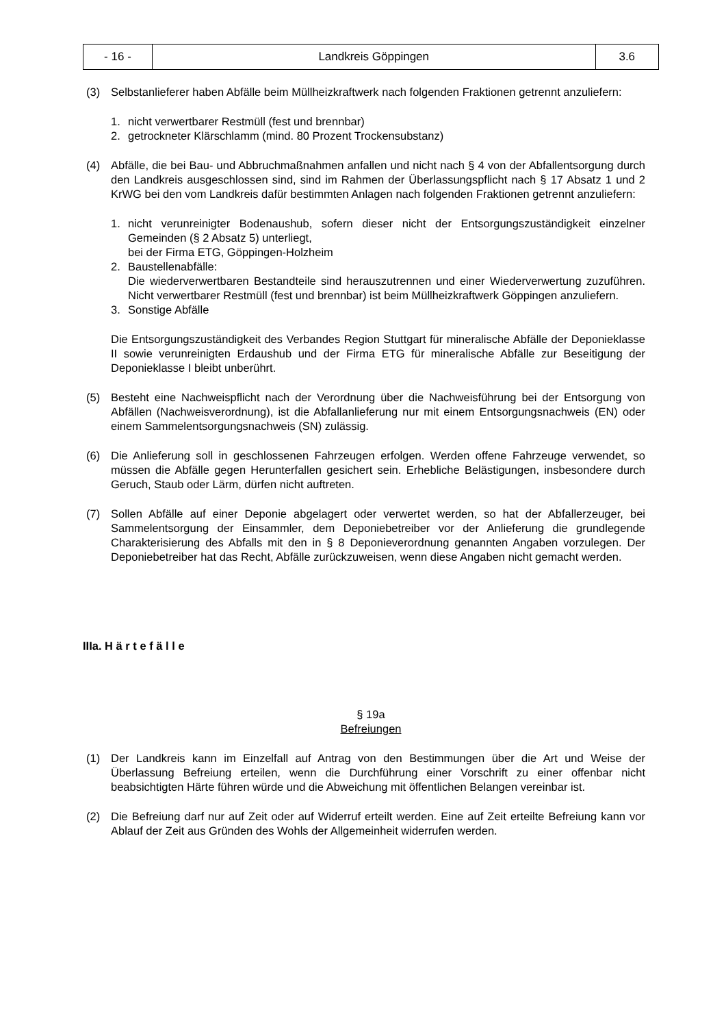| - 16 - | Landkreis Göppingen | 3.6 |
(3) Selbstanlieferer haben Abfälle beim Müllheizkraftwerk nach folgenden Fraktionen getrennt anzuliefern:
1. nicht verwertbarer Restmüll (fest und brennbar)
2. getrockneter Klärschlamm (mind. 80 Prozent Trockensubstanz)
(4) Abfälle, die bei Bau- und Abbruchmaßnahmen anfallen und nicht nach § 4 von der Abfallentsorgung durch den Landkreis ausgeschlossen sind, sind im Rahmen der Überlassungspflicht nach § 17 Absatz 1 und 2 KrWG bei den vom Landkreis dafür bestimmten Anlagen nach folgenden Fraktionen getrennt anzuliefern:
1. nicht verunreinigter Bodenaushub, sofern dieser nicht der Entsorgungszuständigkeit einzelner Gemeinden (§ 2 Absatz 5) unterliegt,
bei der Firma ETG, Göppingen-Holzheim
2. Baustellenabfälle:
Die wiederverwertbaren Bestandteile sind herauszutrennen und einer Wiederverwertung zuzuführen. Nicht verwertbarer Restmüll (fest und brennbar) ist beim Müllheizkraftwerk Göppingen anzuliefern.
3. Sonstige Abfälle
Die Entsorgungszuständigkeit des Verbandes Region Stuttgart für mineralische Abfälle der Deponieklasse II sowie verunreinigten Erdaushub und der Firma ETG für mineralische Abfälle zur Beseitigung der Deponieklasse I bleibt unberührt.
(5) Besteht eine Nachweispflicht nach der Verordnung über die Nachweisführung bei der Entsorgung von Abfällen (Nachweisverordnung), ist die Abfallanlieferung nur mit einem Entsorgungsnachweis (EN) oder einem Sammelentsorgungsnachweis (SN) zulässig.
(6) Die Anlieferung soll in geschlossenen Fahrzeugen erfolgen. Werden offene Fahrzeuge verwendet, so müssen die Abfälle gegen Herunterfallen gesichert sein. Erhebliche Belästigungen, insbesondere durch Geruch, Staub oder Lärm, dürfen nicht auftreten.
(7) Sollen Abfälle auf einer Deponie abgelagert oder verwertet werden, so hat der Abfallerzeuger, bei Sammelentsorgung der Einsammler, dem Deponiebetreiber vor der Anlieferung die grundlegende Charakterisierung des Abfalls mit den in § 8 Deponieverordnung genannten Angaben vorzulegen. Der Deponiebetreiber hat das Recht, Abfälle zurückzuweisen, wenn diese Angaben nicht gemacht werden.
IIIa. H ä r t e f ä l l e
§ 19a
Befreiungen
(1) Der Landkreis kann im Einzelfall auf Antrag von den Bestimmungen über die Art und Weise der Überlassung Befreiung erteilen, wenn die Durchführung einer Vorschrift zu einer offenbar nicht beabsichtigten Härte führen würde und die Abweichung mit öffentlichen Belangen vereinbar ist.
(2) Die Befreiung darf nur auf Zeit oder auf Widerruf erteilt werden. Eine auf Zeit erteilte Befreiung kann vor Ablauf der Zeit aus Gründen des Wohls der Allgemeinheit widerrufen werden.